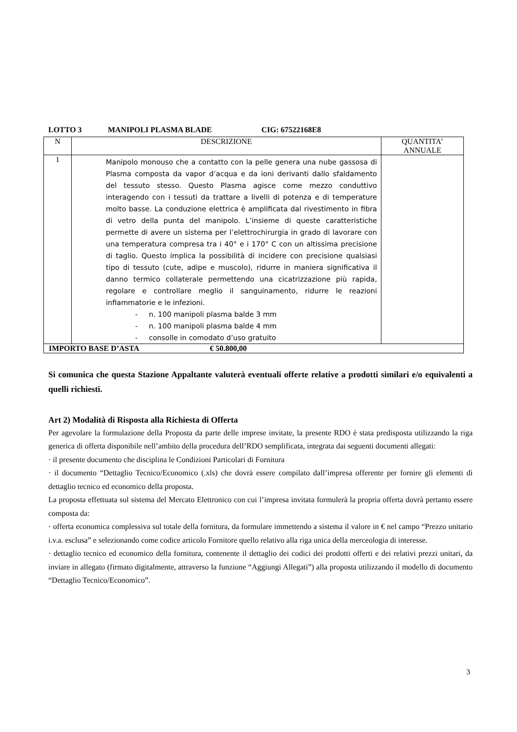LOTTO 3 MANIPOLI PLASMA BLADE CIG: 67522168E8
| N | DESCRIZIONE | QUANTITA’ ANNUALE |
| 1 | Manipolo monouso che a contatto con la pelle genera una nube gassosa di Plasma composta da vapor d’acqua e da ioni derivanti dallo sfaldamento del tessuto stesso. Questo Plasma agisce come mezzo conduttivo interagendo con i tessuti da trattare a livelli di potenza e di temperature molto basse. La conduzione elettrica è amplificata dal rivestimento in fibra di vetro della punta del manipolo. L’insieme di queste caratteristiche permette di avere un sistema per l’elettrochirurgia in grado di lavorare con una temperatura compresa tra i 40° e i 170° C con un altissima precisione di taglio. Questo implica la possibilità di incidere con precisione qualsiasi tipo di tessuto (cute, adipe e muscolo), ridurre in maniera significativa il danno termico collaterale permettendo una cicatrizzazione più rapida, regolare e controllare meglio il sanguinamento, ridurre le reazioni infiammatorie e le infezioni. - n. 100 manipoli plasma balde 3 mm - n. 100 manipoli plasma balde 4 mm - consolle in comodato d’uso gratuito | |
| IMPORTO BASE D’ASTA € 50.800,00 | | |
Si comunica che questa Stazione Appaltante valuterà eventuali offerte relative a prodotti similari e/o equivalenti a quelli richiesti.
Art 2) Modalità di Risposta alla Richiesta di Offerta
Per agevolare la formulazione della Proposta da parte delle imprese invitate, la presente RDO è stata predisposta utilizzando la riga generica di offerta disponibile nell’ambito della procedura dell’RDO semplificata, integrata dai seguenti documenti allegati:
· il presente documento che disciplina le Condizioni Particolari di Fornitura
· il documento “Dettaglio Tecnico/Economico (.xls) che dovrà essere compilato dall’impresa offerente per fornire gli elementi di dettaglio tecnico ed economico della proposta.
La proposta effettuata sul sistema del Mercato Elettronico con cui l’impresa invitata formulerà la propria offerta dovrà pertanto essere composta da:
· offerta economica complessiva sul totale della fornitura, da formulare immettendo a sistema il valore in € nel campo “Prezzo unitario i.v.a. esclusa” e selezionando come codice articolo Fornitore quello relativo alla riga unica della merceologia di interesse.
· dettaglio tecnico ed economico della fornitura, contenente il dettaglio dei codici dei prodotti offerti e dei relativi prezzi unitari, da inviare in allegato (firmato digitalmente, attraverso la funzione “Aggiungi Allegati”) alla proposta utilizzando il modello di documento “Dettaglio Tecnico/Economico”.
3